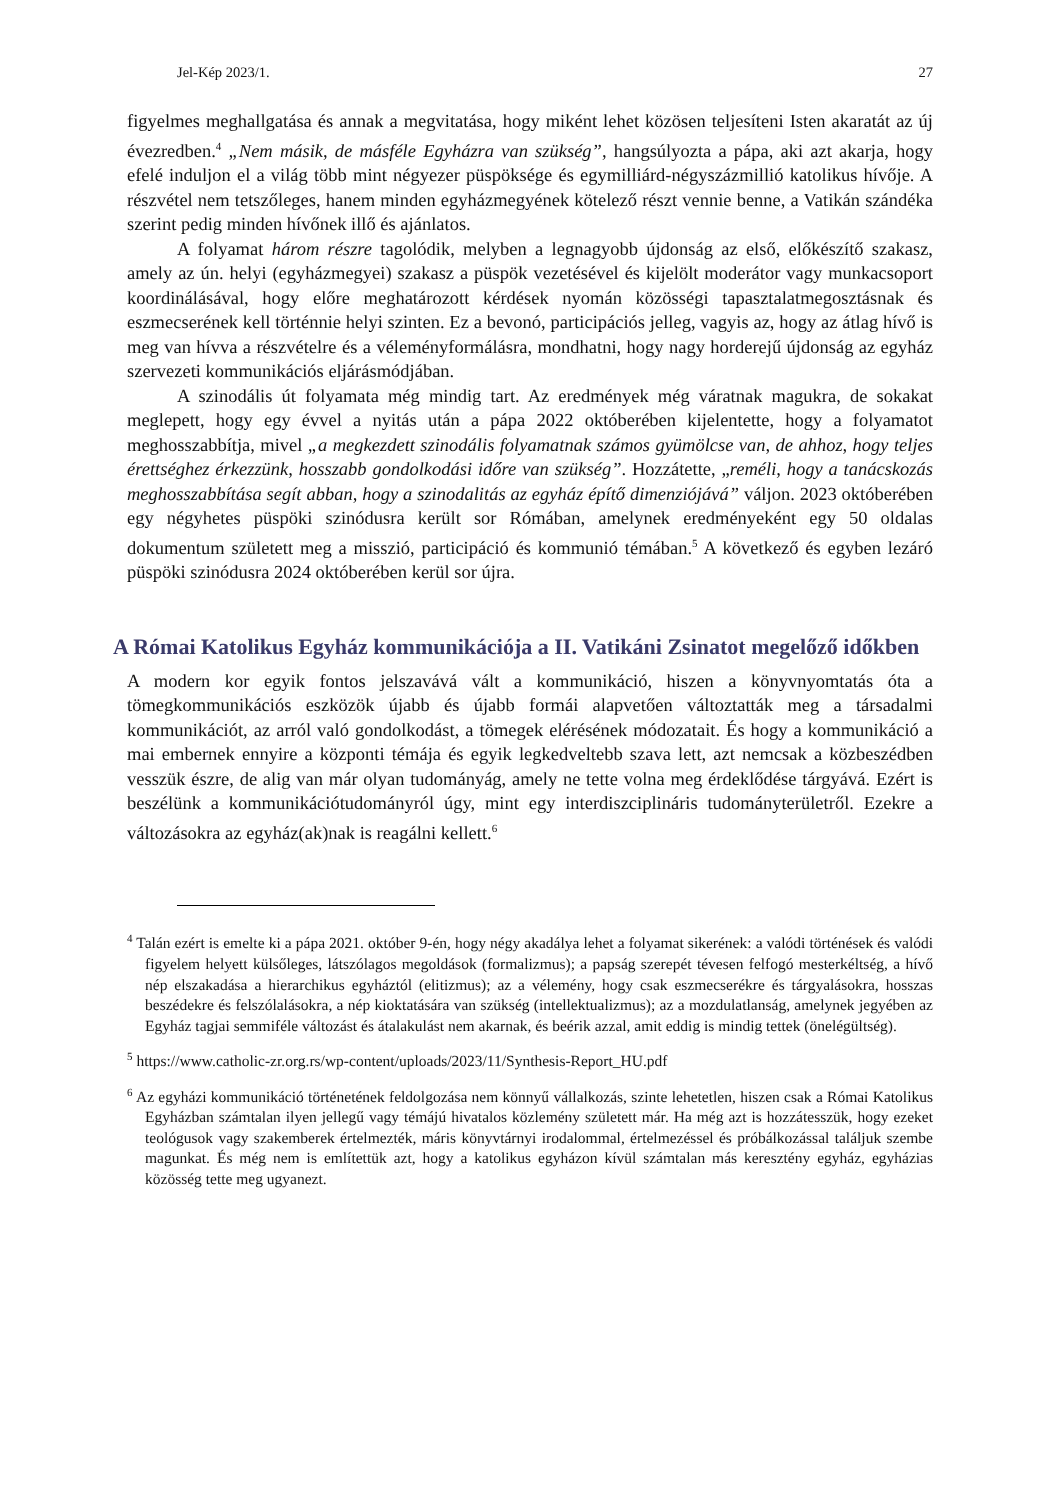Jel-Kép 2023/1. 27
figyelmes meghallgatása és annak a megvitatása, hogy miként lehet közösen teljesíteni Isten akaratát az új évezredben.<sup>4</sup> „Nem másik, de másféle Egyházra van szükség”, hangsúlyozta a pápa, aki azt akarja, hogy efelé induljon el a világ több mint négyezer püspöksége és egymilliárd-négyszázmillió katolikus hívője. A részvétel nem tetszőleges, hanem minden egyházmegyének kötelező részt vennie benne, a Vatikán szándéka szerint pedig minden hívőnek illő és ajánlatos.
A folyamat három részre tagolódik, melyben a legnagyobb újdonság az első, előkészítő szakasz, amely az ún. helyi (egyházmegyei) szakasz a püspök vezetésével és kijelölt moderátor vagy munkacsoport koordinálásával, hogy előre meghatározott kérdések nyomán közösségi tapasztalatmegosztásnak és eszmecserének kell történnie helyi szinten. Ez a bevonó, participációs jelleg, vagyis az, hogy az átlag hívő is meg van hívva a részvételre és a véleményformálásra, mondhatni, hogy nagy horderejű újdonság az egyház szervezeti kommunikációs eljárásmódjában.
A szinodális út folyamata még mindig tart. Az eredmények még váratnak magukra, de sokakat meglepett, hogy egy évvel a nyitás után a pápa 2022 októberében kijelentette, hogy a folyamatot meghosszabbítja, mivel „a megkezdett szinodális folyamatnak számos gyümölcse van, de ahhoz, hogy teljes érettséghez érkezzünk, hosszabb gondolkodási időre van szükség”. Hozzátette, „reméli, hogy a tanácskozás meghosszabbítása segít abban, hogy a szinodalitás az egyház építő dimenziójává” váljon. 2023 októberében egy négyhetes püspöki szinódusra került sor Rómában, amelynek eredményeként egy 50 oldalas dokumentum született meg a misszió, participáció és kommunió témában.<sup>5</sup> A következő és egyben lezáró püspöki szinódusra 2024 októberében kerül sor újra.
A Római Katolikus Egyház kommunikációja a II. Vatikáni Zsinatot megelőző időkben
A modern kor egyik fontos jelszavává vált a kommunikáció, hiszen a könyvnyomtatás óta a tömegkommunikációs eszközök újabb és újabb formái alapvetően változtatták meg a társadalmi kommunikációt, az arról való gondolkodást, a tömegek elérésének módozatait. És hogy a kommunikáció a mai embernek ennyire a központi témája és egyik legkedveltebb szava lett, azt nemcsak a közbeszédben vesszük észre, de alig van már olyan tudományág, amely ne tette volna meg érdeklődése tárgyává. Ezért is beszélünk a kommunikációtudományról úgy, mint egy interdiszciplináris tudományterületről. Ezekre a változásokra az egyház(ak)nak is reagálni kellett.<sup>6</sup>
<sup>4</sup> Talán ezért is emelte ki a pápa 2021. október 9-én, hogy négy akadálya lehet a folyamat sikerének: a valódi történések és valódi figyelem helyett külsőleges, látszólagos megoldások (formalizmus); a papság szerepét tévesen felfogó mesterkéltség, a hívő nép elszakadása a hierarchikus egyháztól (elitizmus); az a vélemény, hogy csak eszmecserékre és tárgyalásokra, hosszas beszédekre és felszólalásokra, a nép kioktatására van szükség (intellektualizmus); az a mozdulatlanság, amelynek jegyében az Egyház tagjai semmiféle változást és átalakulást nem akarnak, és beérik azzal, amit eddig is mindig tettek (önelégültség).
<sup>5</sup> https://www.catholic-zr.org.rs/wp-content/uploads/2023/11/Synthesis-Report_HU.pdf
<sup>6</sup> Az egyházi kommunikáció történetének feldolgozása nem könnyű vállalkozás, szinte lehetetlen, hiszen csak a Római Katolikus Egyházban számtalan ilyen jellegű vagy témájú hivatalos közlemény született már. Ha még azt is hozzátesszük, hogy ezeket teológusok vagy szakemberek értelmezték, máris könyvtárnyi irodalommal, értelmezéssel és próbálkozással találjuk szembe magunkat. És még nem is említettük azt, hogy a katolikus egyházon kívül számtalan más keresztény egyház, egyházias közösség tette meg ugyanezt.